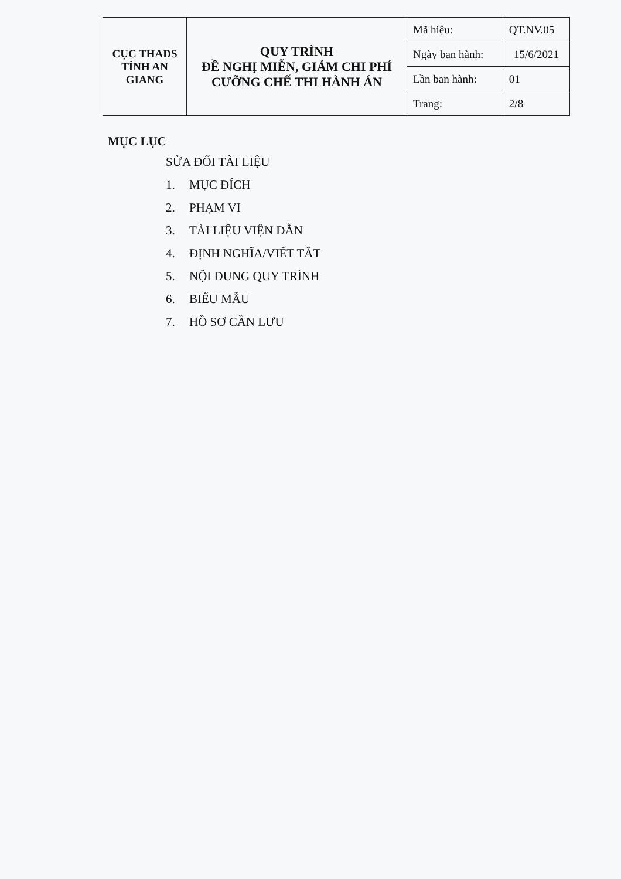| CỤC THADS TỈNH AN GIANG | QUY TRÌNH ĐỀ NGHỊ MIỄN, GIẢM CHI PHÍ CƯỠNG CHẾ THI HÀNH ÁN | Mã hiệu: | QT.NV.05 |
| | | Ngày ban hành: | 15/6/2021 |
| | | Lần ban hành: | 01 |
| | | Trang: | 2/8 |
MỤC LỤC
SỬA ĐỔI TÀI LIỆU
1. MỤC ĐÍCH
2. PHẠM VI
3. TÀI LIỆU VIỆN DẪN
4. ĐỊNH NGHĨA/VIẾT TẮT
5. NỘI DUNG QUY TRÌNH
6. BIỂU MẪU
7. HỒ SƠ CẦN LƯU